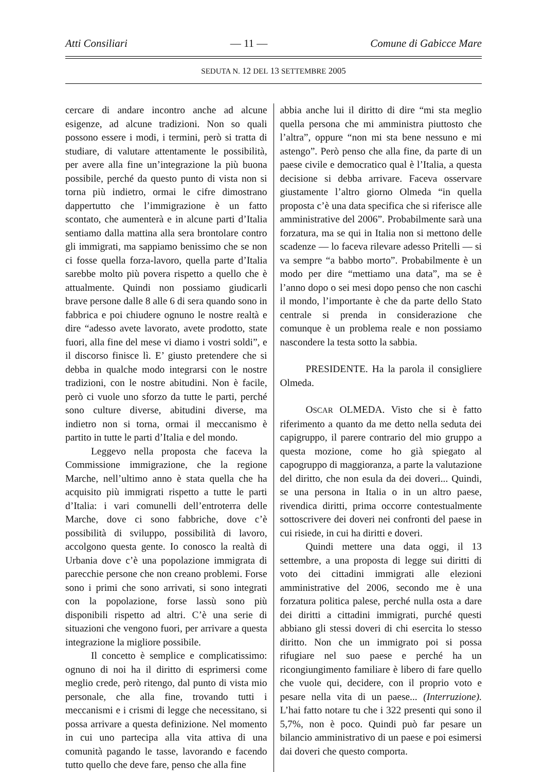Atti Consiliari — 11 — Comune di Gabicce Mare
SEDUTA N. 12 DEL 13 SETTEMBRE 2005
cercare di andare incontro anche ad alcune esigenze, ad alcune tradizioni. Non so quali possono essere i modi, i termini, però si tratta di studiare, di valutare attentamente le possibilità, per avere alla fine un’integrazione la più buona possibile, perché da questo punto di vista non si torna più indietro, ormai le cifre dimostrano dappertutto che l’immigrazione è un fatto scontato, che aumenterà e in alcune parti d’Italia sentiamo dalla mattina alla sera brontolare contro gli immigrati, ma sappiamo benissimo che se non ci fosse quella forza-lavoro, quella parte d’Italia sarebbe molto più povera rispetto a quello che è attualmente. Quindi non possiamo giudicarli brave persone dalle 8 alle 6 di sera quando sono in fabbrica e poi chiudere ognuno le nostre realtà e dire “adesso avete lavorato, avete prodotto, state fuori, alla fine del mese vi diamo i vostri soldi”, e il discorso finisce lì. E’ giusto pretendere che si debba in qualche modo integrarsi con le nostre tradizioni, con le nostre abitudini. Non è facile, però ci vuole uno sforzo da tutte le parti, perché sono culture diverse, abitudini diverse, ma indietro non si torna, ormai il meccanismo è partito in tutte le parti d’Italia e del mondo.
Leggevo nella proposta che faceva la Commissione immigrazione, che la regione Marche, nell’ultimo anno è stata quella che ha acquisito più immigrati rispetto a tutte le parti d’Italia: i vari comunelli dell’entroterra delle Marche, dove ci sono fabbriche, dove c’è possibilità di sviluppo, possibilità di lavoro, accolgono questa gente. Io conosco la realtà di Urbania dove c’è una popolazione immigrata di parecchie persone che non creano problemi. Forse sono i primi che sono arrivati, si sono integrati con la popolazione, forse lassù sono più disponibili rispetto ad altri. C’è una serie di situazioni che vengono fuori, per arrivare a questa integrazione la migliore possibile.
Il concetto è semplice e complicatissimo: ognuno di noi ha il diritto di esprimersi come meglio crede, però ritengo, dal punto di vista mio personale, che alla fine, trovando tutti i meccanismi e i crismi di legge che necessitano, si possa arrivare a questa definizione. Nel momento in cui uno partecipa alla vita attiva di una comunità pagando le tasse, lavorando e facendo tutto quello che deve fare, penso che alla fine
abbia anche lui il diritto di dire “mi sta meglio quella persona che mi amministra piuttosto che l’altra”, oppure “non mi sta bene nessuno e mi astengo”. Però penso che alla fine, da parte di un paese civile e democratico qual è l’Italia, a questa decisione si debba arrivare. Faceva osservare giustamente l’altro giorno Olmeda “in quella proposta c’è una data specifica che si riferisce alle amministrative del 2006”. Probabilmente sarà una forzatura, ma se qui in Italia non si mettono delle scadenze — lo faceva rilevare adesso Pritelli — si va sempre “a babbo morto”. Probabilmente è un modo per dire “mettiamo una data”, ma se è l’anno dopo o sei mesi dopo penso che non caschi il mondo, l’importante è che da parte dello Stato centrale si prenda in considerazione che comunque è un problema reale e non possiamo nascondere la testa sotto la sabbia.
PRESIDENTE. Ha la parola il consigliere Olmeda.
OSCAR OLMEDA. Visto che si è fatto riferimento a quanto da me detto nella seduta dei capigruppo, il parere contrario del mio gruppo a questa mozione, come ho già spiegato al capogruppo di maggioranza, a parte la valutazione del diritto, che non esula da dei doveri... Quindi, se una persona in Italia o in un altro paese, rivendica diritti, prima occorre contestualmente sottoscrivere dei doveri nei confronti del paese in cui risiede, in cui ha diritti e doveri.
Quindi mettere una data oggi, il 13 settembre, a una proposta di legge sui diritti di voto dei cittadini immigrati alle elezioni amministrative del 2006, secondo me è una forzatura politica palese, perché nulla osta a dare dei diritti a cittadini immigrati, purché questi abbiano gli stessi doveri di chi esercita lo stesso diritto. Non che un immigrato poi si possa rifugiare nel suo paese e perché ha un ricongiungimento familiare è libero di fare quello che vuole qui, decidere, con il proprio voto e pesare nella vita di un paese... (Interruzione). L’hai fatto notare tu che i 322 presenti qui sono il 5,7%, non è poco. Quindi può far pesare un bilancio amministrativo di un paese e poi esimersi dai doveri che questo comporta.